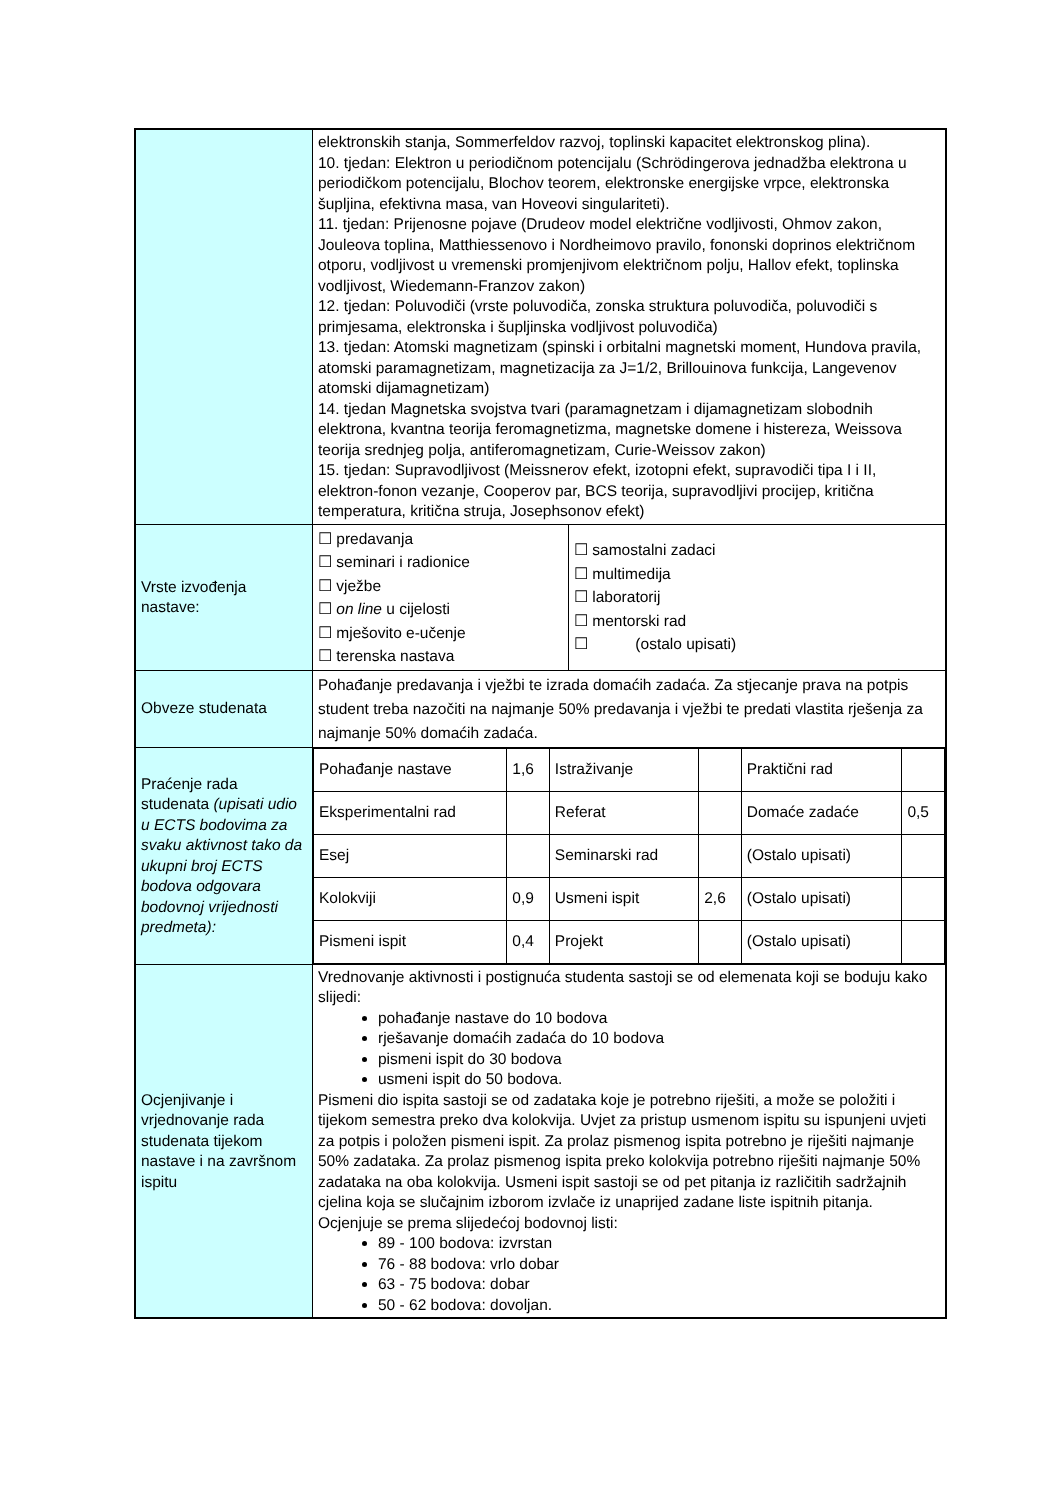| | elektronskih stanja, Sommerfeldov razvoj, toplinski kapacitet elektronskog plina). 10. tjedan: Elektron u periodičnom potencijalu (Schrödingerova jednadžba elektrona u periodičkom potencijalu, Blochov teorem, elektronske energijske vrpce, elektronska šupljina, efektivna masa, van Hoveovi singulariteti). 11. tjedan: Prijenosne pojave (Drudeov model električne vodljivosti, Ohmov zakon, Jouleova toplina, Matthiessenovo i Nordheimovo pravilo, fononski doprinos električnom otporu, vodljivost u vremenski promjenjivom električnom polju, Hallov efekt, toplinska vodljivost, Wiedemann-Franzov zakon) 12. tjedan: Poluvodiči (vrste poluvodiča, zonska struktura poluvodiča, poluvodiči s primjesama, elektronska i šupljinska vodljivost poluvodiča) 13. tjedan: Atomski magnetizam (spinski i orbitalni magnetski moment, Hundova pravila, atomski paramagnetizam, magnetizacija za J=1/2, Brillouinova funkcija, Langevenov atomski dijamagnetizam) 14. tjedan Magnetska svojstva tvari (paramagnetzam i dijamagnetizam slobodnih elektrona, kvantna teorija feromagnetizma, magnetske domene i histereza, Weissova teorija srednjeg polja, antiferomagnetizam, Curie-Weissov zakon) 15. tjedan: Supravodljivost (Meissnerov efekt, izotopni efekt, supravodiči tipa I i II, elektron-fonon vezanje, Cooperov par, BCS teorija, supravodljivi procijep, kritična temperatura, kritična struja, Josephsonov efekt) | |
| Vrste izvođenja nastave: | ☐ predavanja ☐ seminari i radionice ☐ vježbe ☐ on line u cijelosti ☐ mješovito e-učenje ☐ terenska nastava | ☐ samostalni zadaci ☐ multimedija ☐ laboratorij ☐ mentorski rad ☐ (ostalo upisati) |
| Obveze studenata | Pohađanje predavanja i vježbi te izrada domaćih zadaća. Za stjecanje prava na potpis student treba nazočiti na najmanje 50% predavanja i vježbi te predati vlastita rješenja za najmanje 50% domaćih zadaća. | |
| Praćenje rada studenata (upisati udio u ECTS bodovima za svaku aktivnost tako da ukupni broj ECTS bodova odgovara bodovnoj vrijednosti predmeta): | / Pohađanje nastave / 1,6 / Istraživanje / / Praktični rad / / / Eksperimentalni rad / / Referat / / Domaće zadaće / 0,5 / / Esej / / Seminarski rad / / (Ostalo upisati) / / / Kolokviji / 0,9 / Usmeni ispit / 2,6 / (Ostalo upisati) / / / Pismeni ispit / 0,4 / Projekt / / (Ostalo upisati) / / | |
| Ocjenjivanje i vrjednovanje rada studenata tijekom nastave i na završnom ispitu | Vrednovanje aktivnosti i postignuća studenta sastoji se od elemenata koji se boduju kako slijedi: pohađanje nastave do 10 bodova rješavanje domaćih zadaća do 10 bodova pismeni ispit do 30 bodova usmeni ispit do 50 bodova. Pismeni dio ispita sastoji se od zadataka koje je potrebno riješiti, a može se položiti i tijekom semestra preko dva kolokvija. Uvjet za pristup usmenom ispitu su ispunjeni uvjeti za potpis i položen pismeni ispit. Za prolaz pismenog ispita potrebno je riješiti najmanje 50% zadataka. Za prolaz pismenog ispita preko kolokvija potrebno riješiti najmanje 50% zadataka na oba kolokvija. Usmeni ispit sastoji se od pet pitanja iz različitih sadržajnih cjelina koja se slučajnim izborom izvlače iz unaprijed zadane liste ispitnih pitanja. Ocjenjuje se prema slijedećoj bodovnoj listi: 89 - 100 bodova: izvrstan 76 - 88 bodova: vrlo dobar 63 - 75 bodova: dobar 50 - 62 bodova: dovoljan. | |